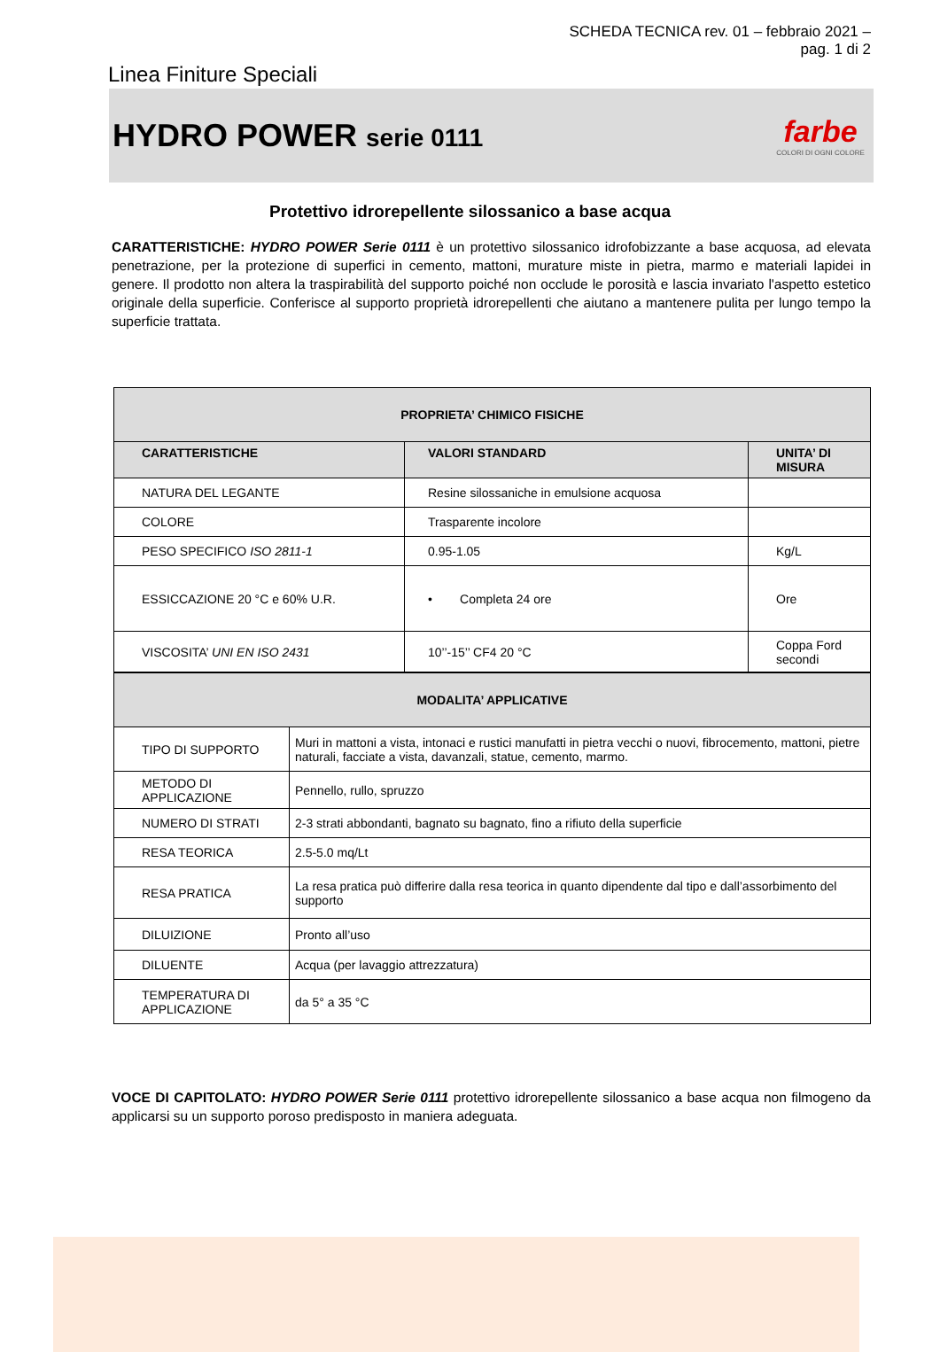SCHEDA TECNICA rev. 01 – febbraio 2021 –
pag. 1 di 2
Linea Finiture Speciali
HYDRO POWER serie 0111
farbe
COLORI DI OGNI COLORE
Protettivo idrorepellente silossanico a base acqua
CARATTERISTICHE: HYDRO POWER Serie 0111 è un protettivo silossanico idrofobizzante a base acquosa, ad elevata penetrazione, per la protezione di superfici in cemento, mattoni, murature miste in pietra, marmo e materiali lapidei in genere. Il prodotto non altera la traspirabilità del supporto poiché non occlude le porosità e lascia invariato l'aspetto estetico originale della superficie. Conferisce al supporto proprietà idrorepellenti che aiutano a mantenere pulita per lungo tempo la superficie trattata.
| PROPRIETA’ CHIMICO FISICHE | | |
| --- | --- | --- |
| CARATTERISTICHE | VALORI STANDARD | UNITA’ DI MISURA |
| NATURA DEL LEGANTE | Resine silossaniche in emulsione acquosa | |
| COLORE | Trasparente incolore | |
| PESO SPECIFICO ISO 2811-1 | 0.95-1.05 | Kg/L |
| ESSICCAZIONE 20 °C e 60% U.R. | • Completa 24 ore | Ore |
| VISCOSITA’ UNI EN ISO 2431 | 10’’-15’’ CF4 20 °C | Coppa Ford secondi |
| MODALITA’ APPLICATIVE | |
| --- | --- |
| TIPO DI SUPPORTO | Muri in mattoni a vista, intonaci e rustici manufatti in pietra vecchi o nuovi, fibrocemento, mattoni, pietre naturali, facciate a vista, davanzali, statue, cemento, marmo. |
| METODO DI APPLICAZIONE | Pennello, rullo, spruzzo |
| NUMERO DI STRATI | 2-3 strati abbondanti, bagnato su bagnato, fino a rifiuto della superficie |
| RESA TEORICA | 2.5-5.0 mq/Lt |
| RESA PRATICA | La resa pratica può differire dalla resa teorica in quanto dipendente dal tipo e dall’assorbimento del supporto |
| DILUIZIONE | Pronto all’uso |
| DILUENTE | Acqua (per lavaggio attrezzatura) |
| TEMPERATURA DI APPLICAZIONE | da 5° a 35 °C |
VOCE DI CAPITOLATO: HYDRO POWER Serie 0111 protettivo idrorepellente silossanico a base acqua non filmogeno da applicarsi su un supporto poroso predisposto in maniera adeguata.